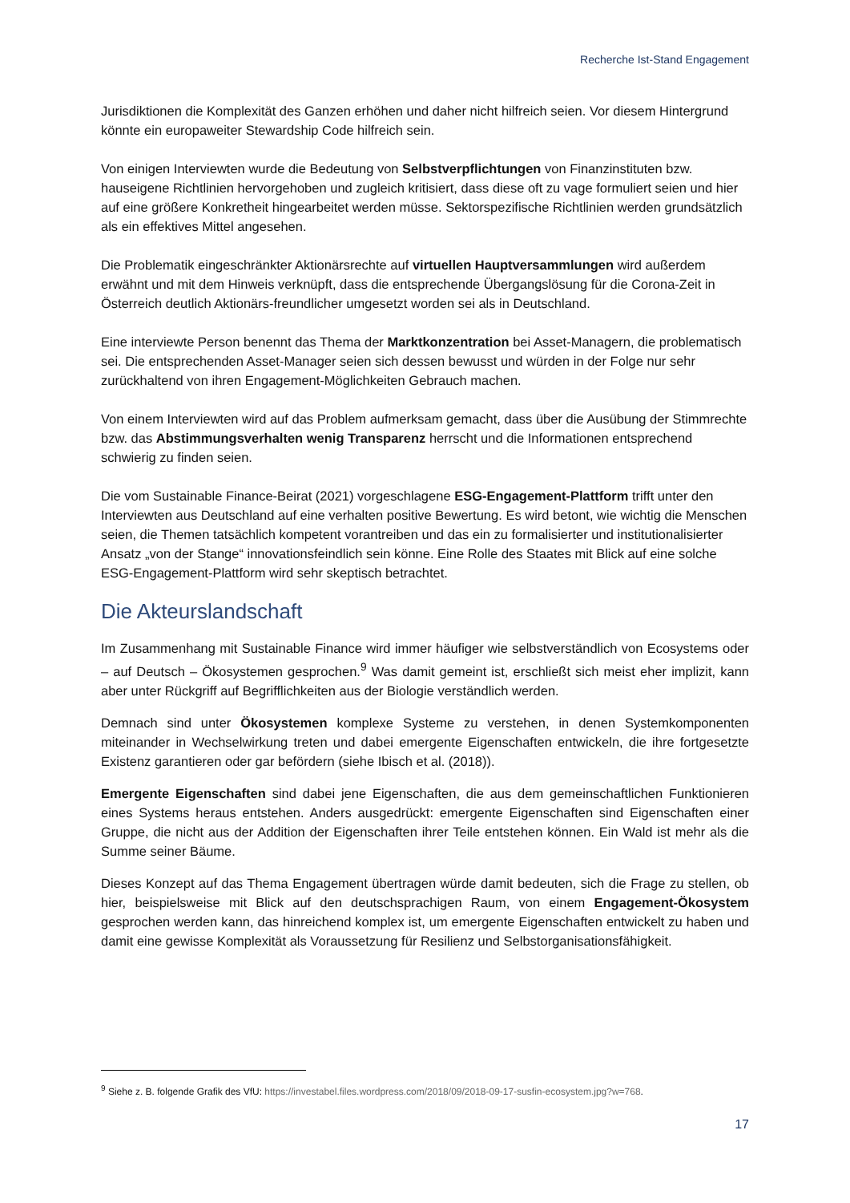Recherche Ist-Stand Engagement
Jurisdiktionen die Komplexität des Ganzen erhöhen und daher nicht hilfreich seien. Vor diesem Hintergrund könnte ein europaweiter Stewardship Code hilfreich sein.
Von einigen Interviewten wurde die Bedeutung von Selbstverpflichtungen von Finanzinstituten bzw. hauseigene Richtlinien hervorgehoben und zugleich kritisiert, dass diese oft zu vage formuliert seien und hier auf eine größere Konkretheit hingearbeitet werden müsse. Sektorspezifische Richtlinien werden grundsätzlich als ein effektives Mittel angesehen.
Die Problematik eingeschränkter Aktionärsrechte auf virtuellen Hauptversammlungen wird außerdem erwähnt und mit dem Hinweis verknüpft, dass die entsprechende Übergangslösung für die Corona-Zeit in Österreich deutlich Aktionärs-freundlicher umgesetzt worden sei als in Deutschland.
Eine interviewte Person benennt das Thema der Marktkonzentration bei Asset-Managern, die problematisch sei. Die entsprechenden Asset-Manager seien sich dessen bewusst und würden in der Folge nur sehr zurückhaltend von ihren Engagement-Möglichkeiten Gebrauch machen.
Von einem Interviewten wird auf das Problem aufmerksam gemacht, dass über die Ausübung der Stimmrechte bzw. das Abstimmungsverhalten wenig Transparenz herrscht und die Informationen entsprechend schwierig zu finden seien.
Die vom Sustainable Finance-Beirat (2021) vorgeschlagene ESG-Engagement-Plattform trifft unter den Interviewten aus Deutschland auf eine verhalten positive Bewertung. Es wird betont, wie wichtig die Menschen seien, die Themen tatsächlich kompetent vorantreiben und das ein zu formalisierter und institutionalisierter Ansatz „von der Stange“ innovationsfeindlich sein könne. Eine Rolle des Staates mit Blick auf eine solche ESG-Engagement-Plattform wird sehr skeptisch betrachtet.
Die Akteurslandschaft
Im Zusammenhang mit Sustainable Finance wird immer häufiger wie selbstverständlich von Ecosystems oder – auf Deutsch – Ökosystemen gesprochen.<sup>9</sup> Was damit gemeint ist, erschließt sich meist eher implizit, kann aber unter Rückgriff auf Begrifflichkeiten aus der Biologie verständlich werden.
Demnach sind unter Ökosystemen komplexe Systeme zu verstehen, in denen Systemkomponenten miteinander in Wechselwirkung treten und dabei emergente Eigenschaften entwickeln, die ihre fortgesetzte Existenz garantieren oder gar befördern (siehe Ibisch et al. (2018)).
Emergente Eigenschaften sind dabei jene Eigenschaften, die aus dem gemeinschaftlichen Funktionieren eines Systems heraus entstehen. Anders ausgedrückt: emergente Eigenschaften sind Eigenschaften einer Gruppe, die nicht aus der Addition der Eigenschaften ihrer Teile entstehen können. Ein Wald ist mehr als die Summe seiner Bäume.
Dieses Konzept auf das Thema Engagement übertragen würde damit bedeuten, sich die Frage zu stellen, ob hier, beispielsweise mit Blick auf den deutschsprachigen Raum, von einem Engagement-Ökosystem gesprochen werden kann, das hinreichend komplex ist, um emergente Eigenschaften entwickelt zu haben und damit eine gewisse Komplexität als Voraussetzung für Resilienz und Selbstorganisationsfähigkeit.
<sup>9</sup> Siehe z. B. folgende Grafik des VfU: https://investabel.files.wordpress.com/2018/09/2018-09-17-susfin-ecosystem.jpg?w=768.
17